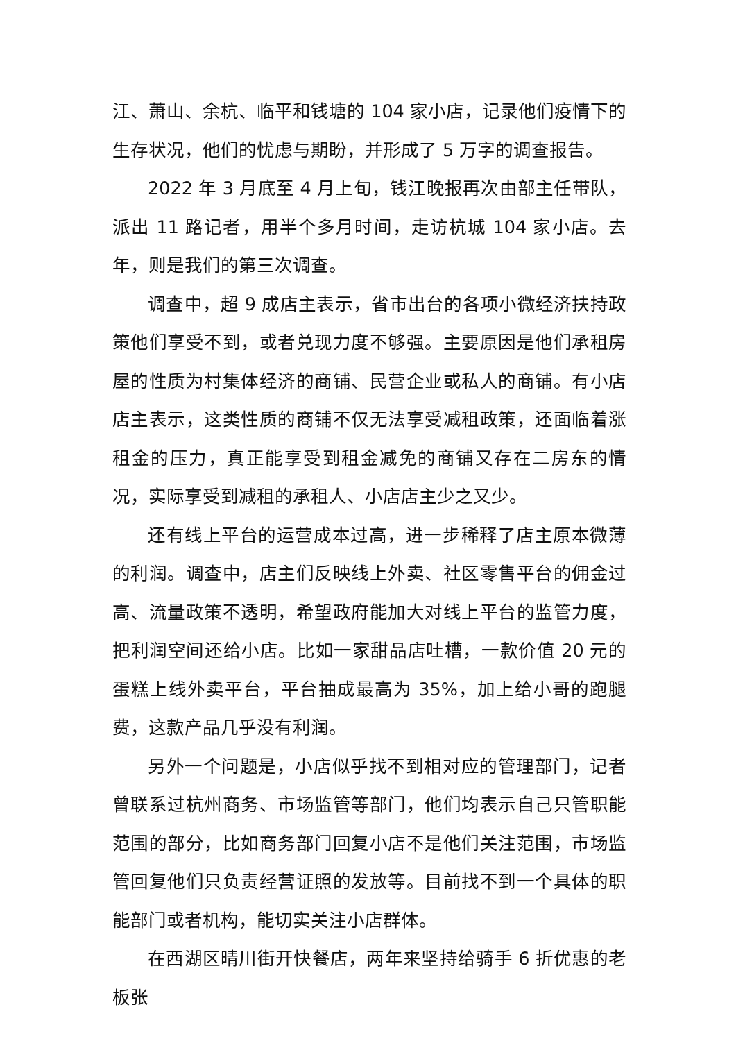江、萧山、余杭、临平和钱塘的 104 家小店，记录他们疫情下的生存状况，他们的忧虑与期盼，并形成了 5 万字的调查报告。
2022 年 3 月底至 4 月上旬，钱江晚报再次由部主任带队，派出 11 路记者，用半个多月时间，走访杭城 104 家小店。去年，则是我们的第三次调查。
调查中，超 9 成店主表示，省市出台的各项小微经济扶持政策他们享受不到，或者兑现力度不够强。主要原因是他们承租房屋的性质为村集体经济的商铺、民营企业或私人的商铺。有小店店主表示，这类性质的商铺不仅无法享受减租政策，还面临着涨租金的压力，真正能享受到租金减免的商铺又存在二房东的情况，实际享受到减租的承租人、小店店主少之又少。
还有线上平台的运营成本过高，进一步稀释了店主原本微薄的利润。调查中，店主们反映线上外卖、社区零售平台的佣金过高、流量政策不透明，希望政府能加大对线上平台的监管力度，把利润空间还给小店。比如一家甜品店吐槽，一款价值 20 元的蛋糕上线外卖平台，平台抽成最高为 35%，加上给小哥的跑腿费，这款产品几乎没有利润。
另外一个问题是，小店似乎找不到相对应的管理部门，记者曾联系过杭州商务、市场监管等部门，他们均表示自己只管职能范围的部分，比如商务部门回复小店不是他们关注范围，市场监管回复他们只负责经营证照的发放等。目前找不到一个具体的职能部门或者机构，能切实关注小店群体。
在西湖区晴川街开快餐店，两年来坚持给骑手 6 折优惠的老板张